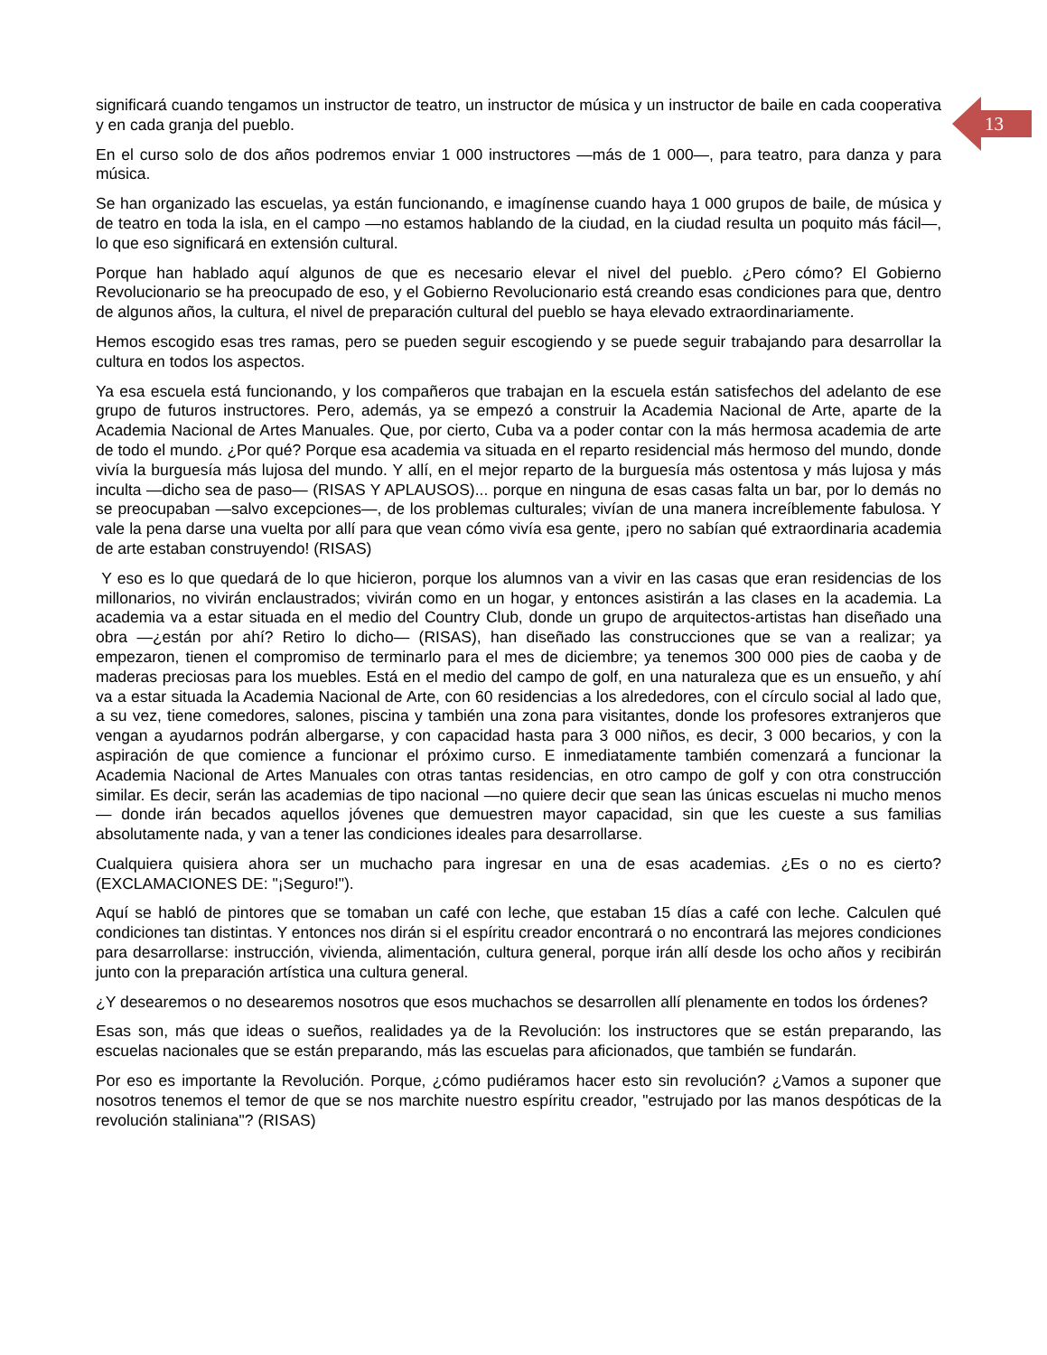significará cuando tengamos un instructor de teatro, un instructor de música y un instructor de baile en cada cooperativa y en cada granja del pueblo.
En el curso solo de dos años podremos enviar 1 000 instructores —más de 1 000—, para teatro, para danza y para música.
Se han organizado las escuelas, ya están funcionando, e imagínense cuando haya 1 000 grupos de baile, de música y de teatro en toda la isla, en el campo —no estamos hablando de la ciudad, en la ciudad resulta un poquito más fácil—, lo que eso significará en extensión cultural.
Porque han hablado aquí algunos de que es necesario elevar el nivel del pueblo. ¿Pero cómo? El Gobierno Revolucionario se ha preocupado de eso, y el Gobierno Revolucionario está creando esas condiciones para que, dentro de algunos años, la cultura, el nivel de preparación cultural del pueblo se haya elevado extraordinariamente.
Hemos escogido esas tres ramas, pero se pueden seguir escogiendo y se puede seguir trabajando para desarrollar la cultura en todos los aspectos.
Ya esa escuela está funcionando, y los compañeros que trabajan en la escuela están satisfechos del adelanto de ese grupo de futuros instructores. Pero, además, ya se empezó a construir la Academia Nacional de Arte, aparte de la Academia Nacional de Artes Manuales. Que, por cierto, Cuba va a poder contar con la más hermosa academia de arte de todo el mundo. ¿Por qué? Porque esa academia va situada en el reparto residencial más hermoso del mundo, donde vivía la burguesía más lujosa del mundo. Y allí, en el mejor reparto de la burguesía más ostentosa y más lujosa y más inculta —dicho sea de paso— (RISAS Y APLAUSOS)... porque en ninguna de esas casas falta un bar, por lo demás no se preocupaban —salvo excepciones—, de los problemas culturales; vivían de una manera increíblemente fabulosa. Y vale la pena darse una vuelta por allí para que vean cómo vivía esa gente, ¡pero no sabían qué extraordinaria academia de arte estaban construyendo! (RISAS)
Y eso es lo que quedará de lo que hicieron, porque los alumnos van a vivir en las casas que eran residencias de los millonarios, no vivirán enclaustrados; vivirán como en un hogar, y entonces asistirán a las clases en la academia. La academia va a estar situada en el medio del Country Club, donde un grupo de arquitectos-artistas han diseñado una obra —¿están por ahí? Retiro lo dicho— (RISAS), han diseñado las construcciones que se van a realizar; ya empezaron, tienen el compromiso de terminarlo para el mes de diciembre; ya tenemos 300 000 pies de caoba y de maderas preciosas para los muebles. Está en el medio del campo de golf, en una naturaleza que es un ensueño, y ahí va a estar situada la Academia Nacional de Arte, con 60 residencias a los alrededores, con el círculo social al lado que, a su vez, tiene comedores, salones, piscina y también una zona para visitantes, donde los profesores extranjeros que vengan a ayudarnos podrán albergarse, y con capacidad hasta para 3 000 niños, es decir, 3 000 becarios, y con la aspiración de que comience a funcionar el próximo curso. E inmediatamente también comenzará a funcionar la Academia Nacional de Artes Manuales con otras tantas residencias, en otro campo de golf y con otra construcción similar. Es decir, serán las academias de tipo nacional —no quiere decir que sean las únicas escuelas ni mucho menos— donde irán becados aquellos jóvenes que demuestren mayor capacidad, sin que les cueste a sus familias absolutamente nada, y van a tener las condiciones ideales para desarrollarse.
Cualquiera quisiera ahora ser un muchacho para ingresar en una de esas academias. ¿Es o no es cierto? (EXCLAMACIONES DE: "¡Seguro!").
Aquí se habló de pintores que se tomaban un café con leche, que estaban 15 días a café con leche. Calculen qué condiciones tan distintas. Y entonces nos dirán si el espíritu creador encontrará o no encontrará las mejores condiciones para desarrollarse: instrucción, vivienda, alimentación, cultura general, porque irán allí desde los ocho años y recibirán junto con la preparación artística una cultura general.
¿Y desearemos o no desearemos nosotros que esos muchachos se desarrollen allí plenamente en todos los órdenes?
Esas son, más que ideas o sueños, realidades ya de la Revolución: los instructores que se están preparando, las escuelas nacionales que se están preparando, más las escuelas para aficionados, que también se fundarán.
Por eso es importante la Revolución. Porque, ¿cómo pudiéramos hacer esto sin revolución? ¿Vamos a suponer que nosotros tenemos el temor de que se nos marchite nuestro espíritu creador, "estrujado por las manos despóticas de la revolución staliniana"? (RISAS)
13